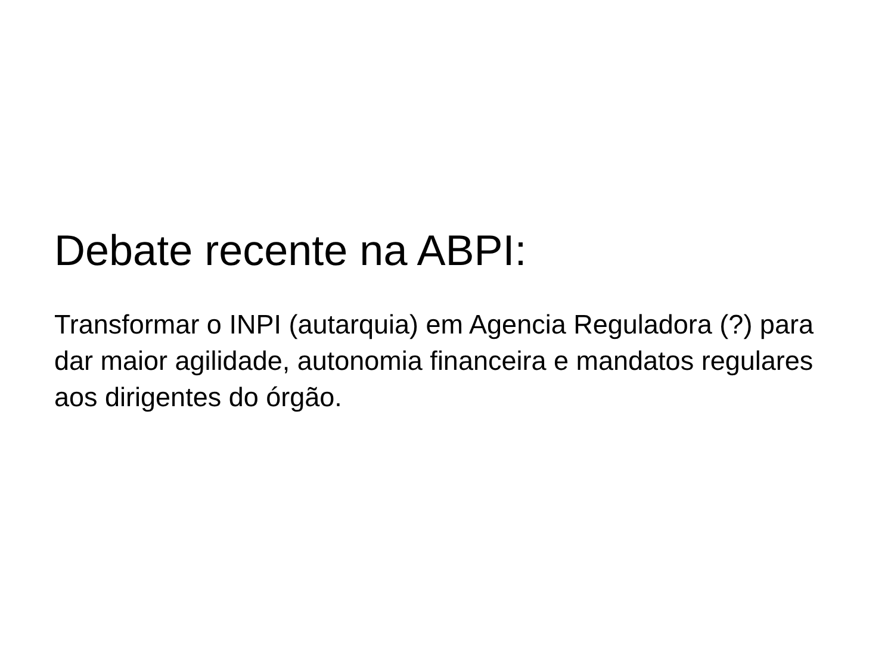Debate recente na ABPI:
Transformar o INPI (autarquia) em Agencia Reguladora (?) para dar maior agilidade, autonomia financeira e mandatos regulares aos dirigentes do órgão.